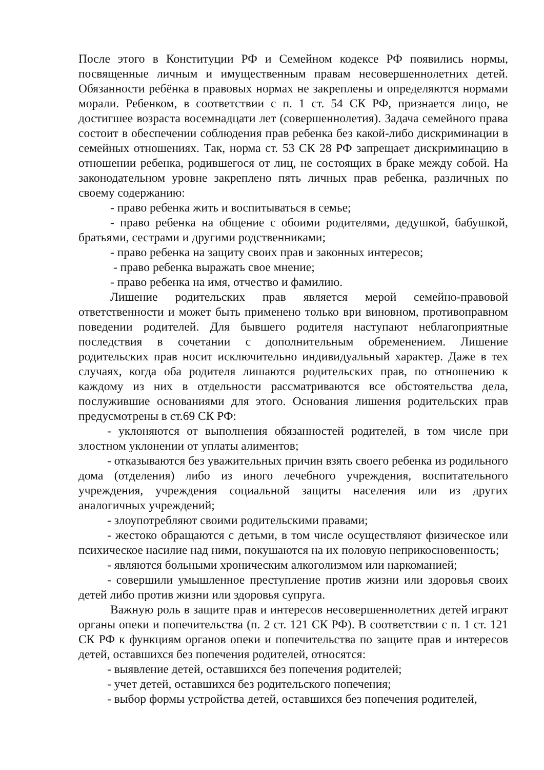После этого в Конституции РФ и Семейном кодексе РФ появились нормы, посвященные личным и имущественным правам несовершеннолетних детей. Обязанности ребёнка в правовых нормах не закреплены и определяются нормами морали. Ребенком, в соответствии с п. 1 ст. 54 СК РФ, признается лицо, не достигшее возраста восемнадцати лет (совершеннолетия). Задача семейного права состоит в обеспечении соблюдения прав ребенка без какой-либо дискриминации в семейных отношениях. Так, норма ст. 53 СК 28 РФ запрещает дискриминацию в отношении ребенка, родившегося от лиц, не состоящих в браке между собой. На законодательном уровне закреплено пять личных прав ребенка, различных по своему содержанию:
- право ребенка жить и воспитываться в семье;
- право ребенка на общение с обоими родителями, дедушкой, бабушкой, братьями, сестрами и другими родственниками;
- право ребенка на защиту своих прав и законных интересов;
- право ребенка выражать свое мнение;
- право ребенка на имя, отчество и фамилию.
Лишение родительских прав является мерой семейно-правовой ответственности и может быть применено только ври виновном, противоправном поведении родителей. Для бывшего родителя наступают неблагоприятные последствия в сочетании с дополнительным обременением. Лишение родительских прав носит исключительно индивидуальный характер. Даже в тех случаях, когда оба родителя лишаются родительских прав, по отношению к каждому из них в отдельности рассматриваются все обстоятельства дела, послужившие основаниями для этого. Основания лишения родительских прав предусмотрены в ст.69 СК РФ:
- уклоняются от выполнения обязанностей родителей, в том числе при злостном уклонении от уплаты алиментов;
- отказываются без уважительных причин взять своего ребенка из родильного дома (отделения) либо из иного лечебного учреждения, воспитательного учреждения, учреждения социальной защиты населения или из других аналогичных учреждений;
- злоупотребляют своими родительскими правами;
- жестоко обращаются с детьми, в том числе осуществляют физическое или психическое насилие над ними, покушаются на их половую неприкосновенность;
- являются больными хроническим алкоголизмом или наркоманией;
- совершили умышленное преступление против жизни или здоровья своих детей либо против жизни или здоровья супруга.
Важную роль в защите прав и интересов несовершеннолетних детей играют органы опеки и попечительства (п. 2 ст. 121 СК РФ). В соответствии с п. 1 ст. 121 СК РФ к функциям органов опеки и попечительства по защите прав и интересов детей, оставшихся без попечения родителей, относятся:
- выявление детей, оставшихся без попечения родителей;
- учет детей, оставшихся без родительского попечения;
- выбор формы устройства детей, оставшихся без попечения родителей,